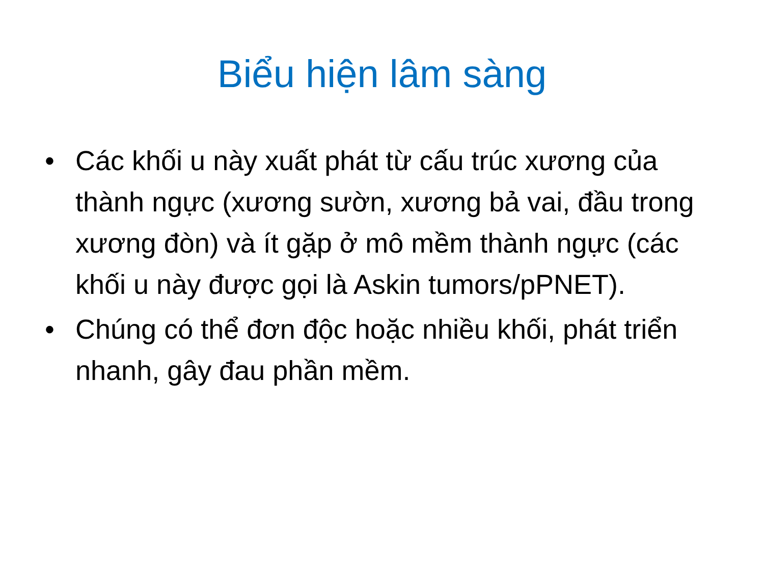Biểu hiện lâm sàng
• Các khối u này xuất phát từ cấu trúc xương của thành ngực (xương sườn, xương bả vai, đầu trong xương đòn) và ít gặp ở mô mềm thành ngực (các khối u này được gọi là Askin tumors/pPNET).
• Chúng có thể đơn độc hoặc nhiều khối, phát triển nhanh, gây đau phần mềm.